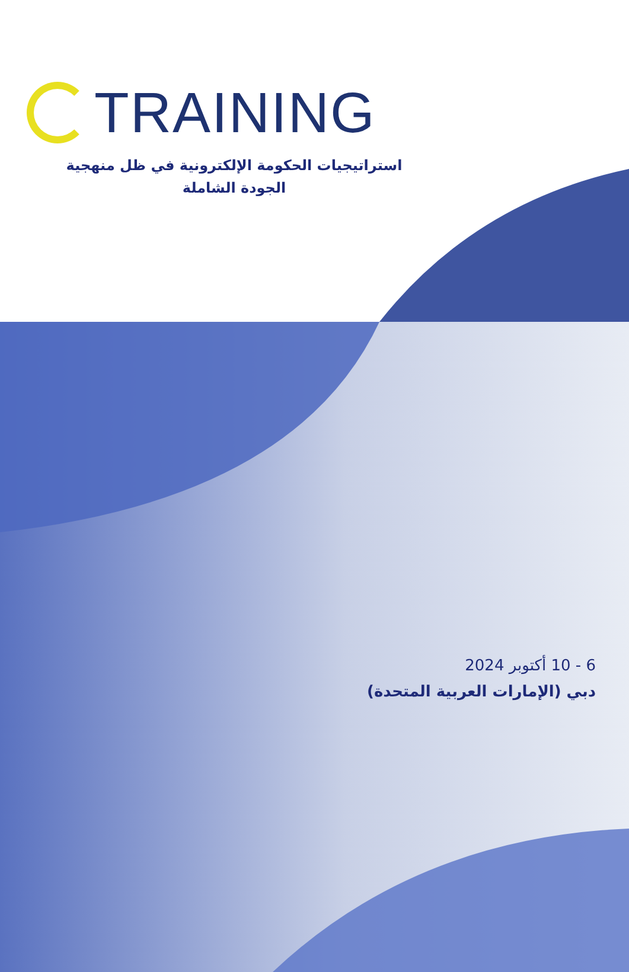TRAINING
استراتيجيات الحكومة الإلكترونية في ظل منهجية الجودة الشاملة
6 - 10 أكتوبر 2024
دبي (الإمارات العربية المتحدة)